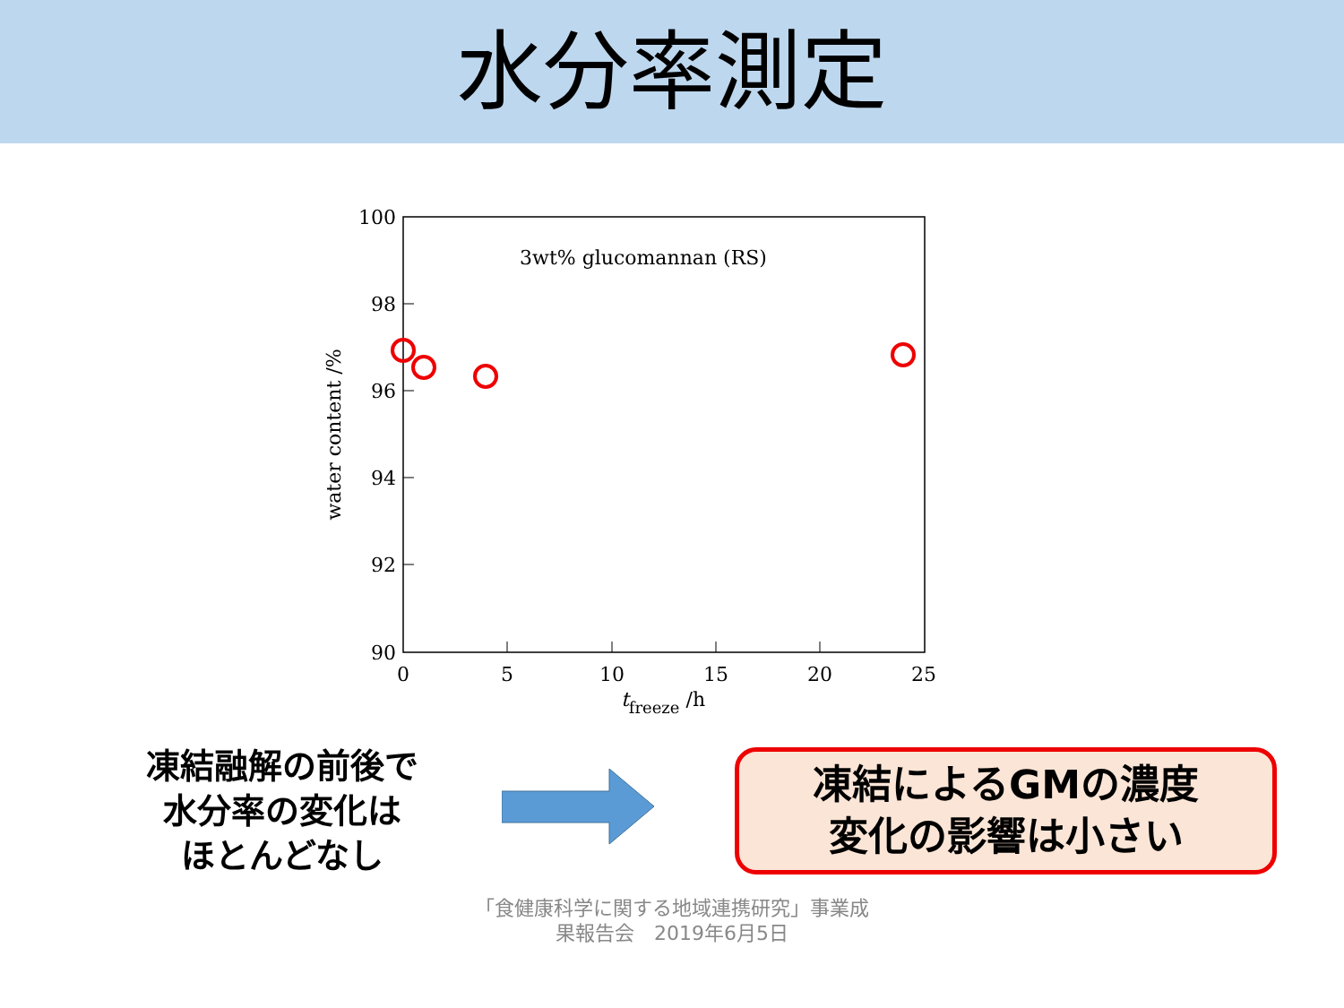水分率測定
100
98
96
94
92
90
0
5
10
15
20
25
3wt% glucomannan (RS)
tfreeze /h
water content /%
凍結融解の前後で
水分率の変化は
ほとんどなし
凍結によるGMの濃度
変化の影響は小さい
「食健康科学に関する地域連携研究」事業成
果報告会　2019年6月5日